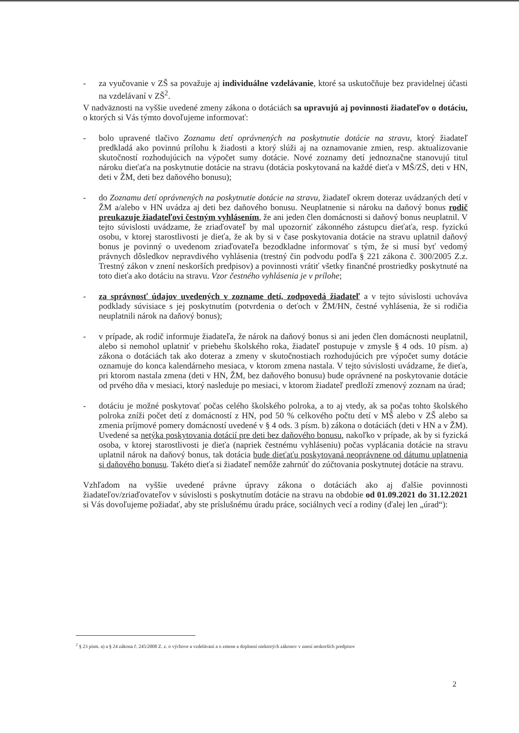- za vyučovanie v ZŠ sa považuje aj individuálne vzdelávanie, ktoré sa uskutočňuje bez pravidelnej účasti na vzdelávaní v ZŠ<sup>2</sup>.
V nadväznosti na vyššie uvedené zmeny zákona o dotáciách sa upravujú aj povinnosti žiadateľov o dotáciu, o ktorých si Vás týmto dovoľujeme informovať:
- bolo upravené tlačivo Zoznamu detí oprávnených na poskytnutie dotácie na stravu, ktorý žiadateľ predkladá ako povinnú prílohu k žiadosti a ktorý slúži aj na oznamovanie zmien, resp. aktualizovanie skutočností rozhodujúcich na výpočet sumy dotácie. Nové zoznamy detí jednoznačne stanovujú titul nároku dieťaťa na poskytnutie dotácie na stravu (dotácia poskytovaná na každé dieťa v MŠ/ZŠ, deti v HN, deti v ŽM, deti bez daňového bonusu);
- do Zoznamu detí oprávnených na poskytnutie dotácie na stravu, žiadateľ okrem doteraz uvádzaných detí v ŽM a/alebo v HN uvádza aj deti bez daňového bonusu. Neuplatnenie si nároku na daňový bonus rodič preukazuje žiadateľovi čestným vyhlásením, že ani jeden člen domácnosti si daňový bonus neuplatnil. V tejto súvislosti uvádzame, že zriaďovateľ by mal upozorniť zákonného zástupcu dieťaťa, resp. fyzickú osobu, v ktorej starostlivosti je dieťa, že ak by si v čase poskytovania dotácie na stravu uplatnil daňový bonus je povinný o uvedenom zriaďovateľa bezodkladne informovať s tým, že si musí byť vedomý právnych dôsledkov nepravdivého vyhlásenia (trestný čin podvodu podľa § 221 zákona č. 300/2005 Z.z. Trestný zákon v znení neskorších predpisov) a povinnosti vrátiť všetky finančné prostriedky poskytnuté na toto dieťa ako dotáciu na stravu. Vzor čestného vyhlásenia je v prílohe;
- za správnosť údajov uvedených v zozname detí, zodpovedá žiadateľ a v tejto súvislosti uchováva podklady súvisiace s jej poskytnutím (potvrdenia o deťoch v ŽM/HN, čestné vyhlásenia, že si rodičia neuplatnili nárok na daňový bonus);
- v prípade, ak rodič informuje žiadateľa, že nárok na daňový bonus si ani jeden člen domácnosti neuplatnil, alebo si nemohol uplatniť v priebehu školského roka, žiadateľ postupuje v zmysle § 4 ods. 10 písm. a) zákona o dotáciách tak ako doteraz a zmeny v skutočnostiach rozhodujúcich pre výpočet sumy dotácie oznamuje do konca kalendárneho mesiaca, v ktorom zmena nastala. V tejto súvislosti uvádzame, že dieťa, pri ktorom nastala zmena (deti v HN, ŽM, bez daňového bonusu) bude oprávnené na poskytovanie dotácie od prvého dňa v mesiaci, ktorý nasleduje po mesiaci, v ktorom žiadateľ predloží zmenový zoznam na úrad;
- dotáciu je možné poskytovať počas celého školského polroka, a to aj vtedy, ak sa počas tohto školského polroka zníži počet detí z domácností z HN, pod 50 % celkového počtu detí v MŠ alebo v ZŠ alebo sa zmenia príjmové pomery domácností uvedené v § 4 ods. 3 písm. b) zákona o dotáciách (deti v HN a v ŽM). Uvedené sa netýka poskytovania dotácií pre deti bez daňového bonusu, nakoľko v prípade, ak by si fyzická osoba, v ktorej starostlivosti je dieťa (napriek čestnému vyhláseniu) počas vyplácania dotácie na stravu uplatnil nárok na daňový bonus, tak dotácia bude dieťaťu poskytovaná neoprávnene od dátumu uplatnenia si daňového bonusu. Takéto dieťa si žiadateľ nemôže zahrnúť do zúčtovania poskytnutej dotácie na stravu.
Vzhľadom na vyššie uvedené právne úpravy zákona o dotáciách ako aj ďalšie povinnosti žiadateľov/zriaďovateľov v súvislosti s poskytnutím dotácie na stravu na obdobie od 01.09.2021 do 31.12.2021 si Vás dovoľujeme požiadať, aby ste príslušnému úradu práce, sociálnych vecí a rodiny (ďalej len „úrad“):
<sup>2</sup> § 23 písm. a) a § 24 zákona č. 245/2008 Z. z. o výchove a vzdelávaní a o zmene a doplnení niektorých zákonov v znení neskorších predpisov
2